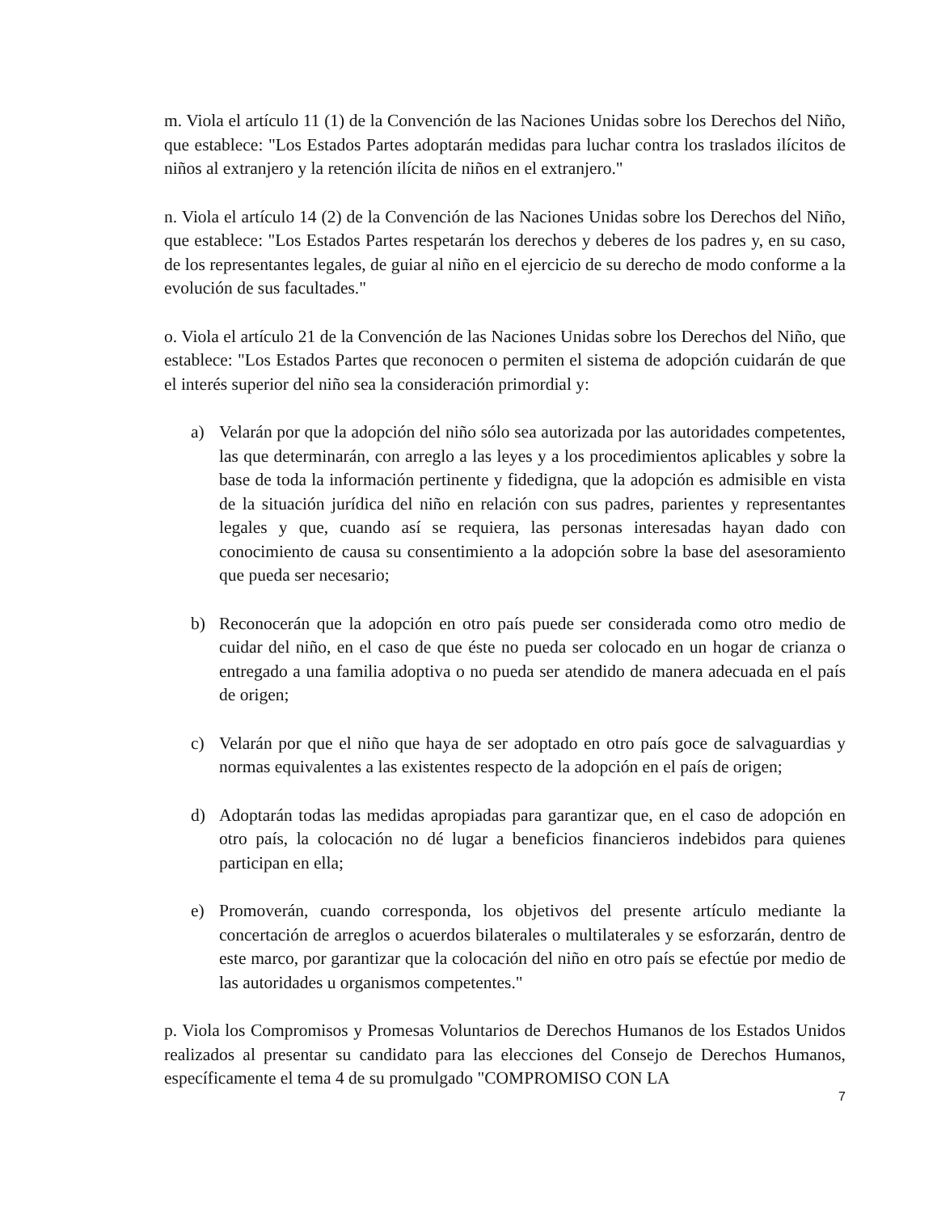m. Viola el artículo 11 (1) de la Convención de las Naciones Unidas sobre los Derechos del Niño, que establece: "Los Estados Partes adoptarán medidas para luchar contra los traslados ilícitos de niños al extranjero y la retención ilícita de niños en el extranjero."
n. Viola el artículo 14 (2) de la Convención de las Naciones Unidas sobre los Derechos del Niño, que establece: "Los Estados Partes respetarán los derechos y deberes de los padres y, en su caso, de los representantes legales, de guiar al niño en el ejercicio de su derecho de modo conforme a la evolución de sus facultades."
o. Viola el artículo 21 de la Convención de las Naciones Unidas sobre los Derechos del Niño, que establece: "Los Estados Partes que reconocen o permiten el sistema de adopción cuidarán de que el interés superior del niño sea la consideración primordial y:
a) Velarán por que la adopción del niño sólo sea autorizada por las autoridades competentes, las que determinarán, con arreglo a las leyes y a los procedimientos aplicables y sobre la base de toda la información pertinente y fidedigna, que la adopción es admisible en vista de la situación jurídica del niño en relación con sus padres, parientes y representantes legales y que, cuando así se requiera, las personas interesadas hayan dado con conocimiento de causa su consentimiento a la adopción sobre la base del asesoramiento que pueda ser necesario;
b) Reconocerán que la adopción en otro país puede ser considerada como otro medio de cuidar del niño, en el caso de que éste no pueda ser colocado en un hogar de crianza o entregado a una familia adoptiva o no pueda ser atendido de manera adecuada en el país de origen;
c) Velarán por que el niño que haya de ser adoptado en otro país goce de salvaguardias y normas equivalentes a las existentes respecto de la adopción en el país de origen;
d) Adoptarán todas las medidas apropiadas para garantizar que, en el caso de adopción en otro país, la colocación no dé lugar a beneficios financieros indebidos para quienes participan en ella;
e) Promoverán, cuando corresponda, los objetivos del presente artículo mediante la concertación de arreglos o acuerdos bilaterales o multilaterales y se esforzarán, dentro de este marco, por garantizar que la colocación del niño en otro país se efectúe por medio de las autoridades u organismos competentes."
p. Viola los Compromisos y Promesas Voluntarios de Derechos Humanos de los Estados Unidos realizados al presentar su candidato para las elecciones del Consejo de Derechos Humanos, específicamente el tema 4 de su promulgado "COMPROMISO CON LA
7